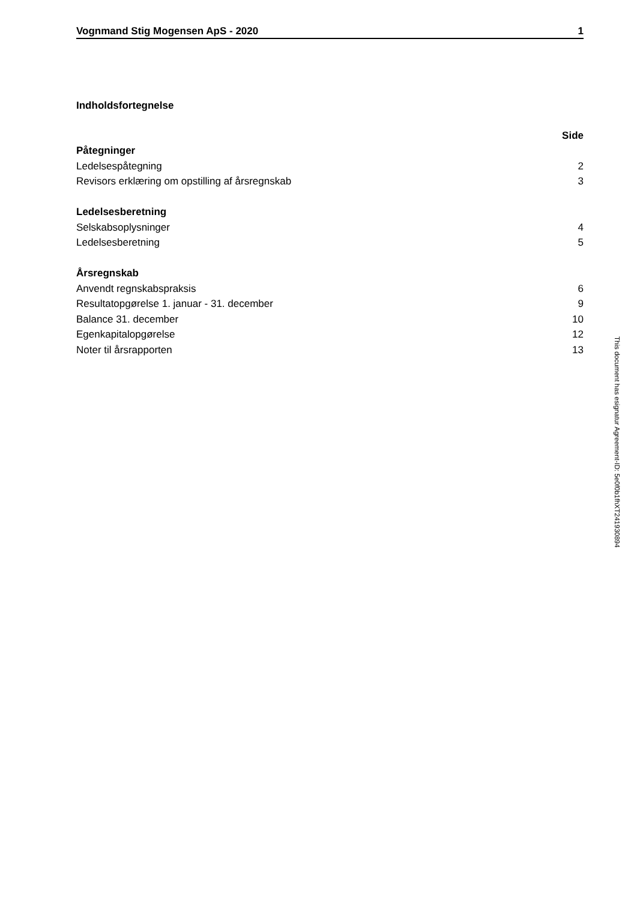Vognmand Stig Mogensen ApS - 2020 1
Indholdsfortegnelse
| | Side |
| --- | --- |
| Påtegninger | |
| Ledelsespåtegning | 2 |
| Revisors erklæring om opstilling af årsregnskab | 3 |
| Ledelsesberetning | |
| Selskabsoplysninger | 4 |
| Ledelsesberetning | 5 |
| Årsregnskab | |
| Anvendt regnskabspraksis | 6 |
| Resultatopgørelse 1. januar - 31. december | 9 |
| Balance 31. december | 10 |
| Egenkapitalopgørelse | 12 |
| Noter til årsrapporten | 13 |
This document has esignatur Agreement-ID: 5e0f0b1fhXT241930894